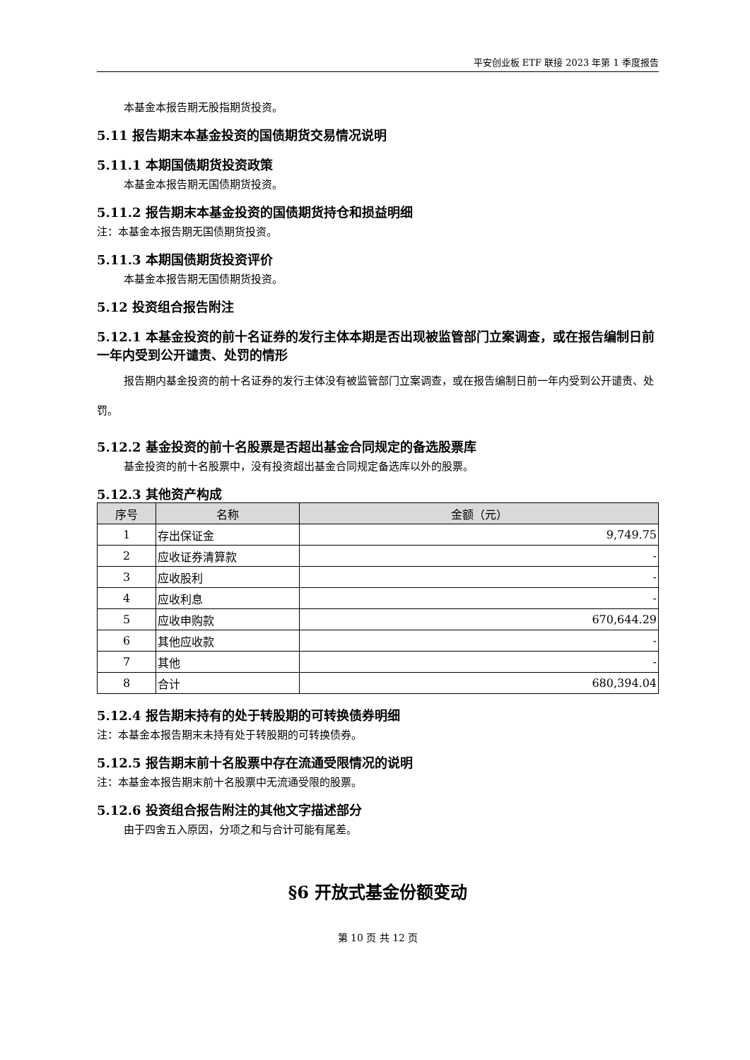平安创业板 ETF 联接 2023 年第 1 季度报告
本基金本报告期无股指期货投资。
5.11 报告期末本基金投资的国债期货交易情况说明
5.11.1 本期国债期货投资政策
本基金本报告期无国债期货投资。
5.11.2 报告期末本基金投资的国债期货持仓和损益明细
注：本基金本报告期无国债期货投资。
5.11.3 本期国债期货投资评价
本基金本报告期无国债期货投资。
5.12 投资组合报告附注
5.12.1 本基金投资的前十名证券的发行主体本期是否出现被监管部门立案调查，或在报告编制日前一年内受到公开谴责、处罚的情形
报告期内基金投资的前十名证券的发行主体没有被监管部门立案调查，或在报告编制日前一年内受到公开谴责、处罚。
5.12.2 基金投资的前十名股票是否超出基金合同规定的备选股票库
基金投资的前十名股票中，没有投资超出基金合同规定备选库以外的股票。
5.12.3 其他资产构成
| 序号 | 名称 | 金额（元） |
| --- | --- | --- |
| 1 | 存出保证金 | 9,749.75 |
| 2 | 应收证券清算款 | - |
| 3 | 应收股利 | - |
| 4 | 应收利息 | - |
| 5 | 应收申购款 | 670,644.29 |
| 6 | 其他应收款 | - |
| 7 | 其他 | - |
| 8 | 合计 | 680,394.04 |
5.12.4 报告期末持有的处于转股期的可转换债券明细
注：本基金本报告期末未持有处于转股期的可转换债券。
5.12.5 报告期末前十名股票中存在流通受限情况的说明
注：本基金本报告期末前十名股票中无流通受限的股票。
5.12.6 投资组合报告附注的其他文字描述部分
由于四舍五入原因，分项之和与合计可能有尾差。
§6 开放式基金份额变动
第 10 页 共 12 页